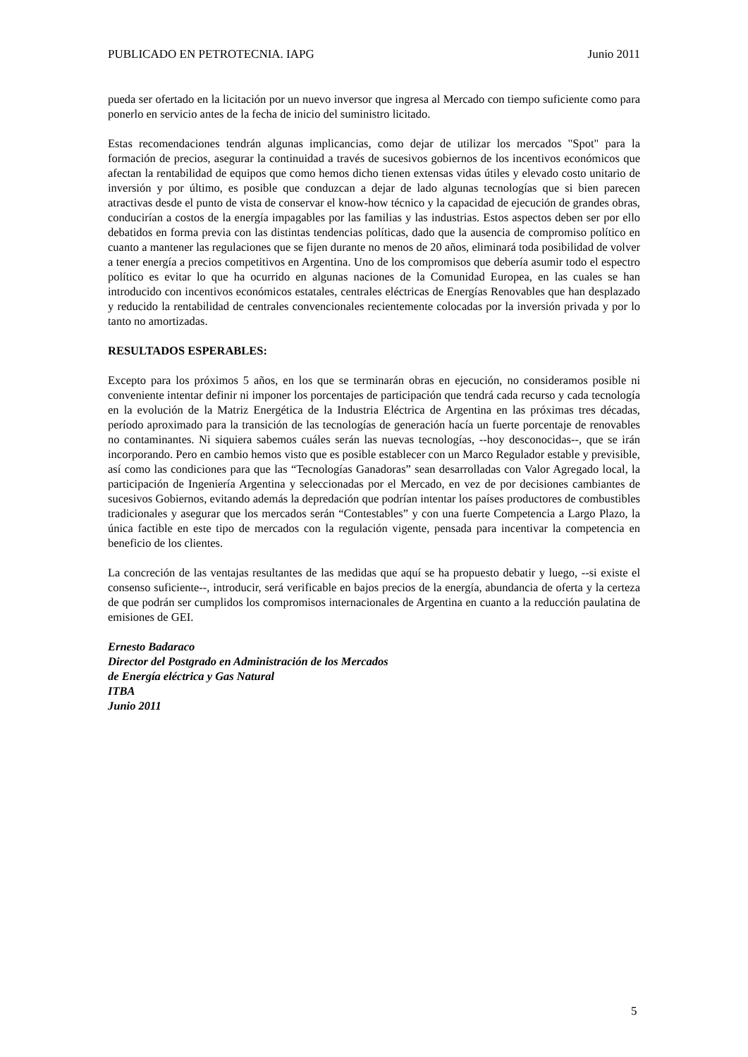PUBLICADO EN PETROTECNIA. IAPG Junio 2011
pueda ser ofertado en la licitación por un nuevo inversor que ingresa al Mercado con tiempo suficiente como para ponerlo en servicio antes de la fecha de inicio del suministro licitado.
Estas recomendaciones tendrán algunas implicancias, como dejar de utilizar los mercados "Spot" para la formación de precios, asegurar la continuidad a través de sucesivos gobiernos de los incentivos económicos que afectan la rentabilidad de equipos que como hemos dicho tienen extensas vidas útiles y elevado costo unitario de inversión y por último, es posible que conduzcan a dejar de lado algunas tecnologías que si bien parecen atractivas desde el punto de vista de conservar el know-how técnico y la capacidad de ejecución de grandes obras, conducirían a costos de la energía impagables por las familias y las industrias. Estos aspectos deben ser por ello debatidos en forma previa con las distintas tendencias políticas, dado que la ausencia de compromiso político en cuanto a mantener las regulaciones que se fijen durante no menos de 20 años, eliminará toda posibilidad de volver a tener energía a precios competitivos en Argentina. Uno de los compromisos que debería asumir todo el espectro político es evitar lo que ha ocurrido en algunas naciones de la Comunidad Europea, en las cuales se han introducido con incentivos económicos estatales, centrales eléctricas de Energías Renovables que han desplazado y reducido la rentabilidad de centrales convencionales recientemente colocadas por la inversión privada y por lo tanto no amortizadas.
RESULTADOS ESPERABLES:
Excepto para los próximos 5 años, en los que se terminarán obras en ejecución, no consideramos posible ni conveniente intentar definir ni imponer los porcentajes de participación que tendrá cada recurso y cada tecnología en la evolución de la Matriz Energética de la Industria Eléctrica de Argentina en las próximas tres décadas, período aproximado para la transición de las tecnologías de generación hacía un fuerte porcentaje de renovables no contaminantes. Ni siquiera sabemos cuáles serán las nuevas tecnologías, --hoy desconocidas--, que se irán incorporando. Pero en cambio hemos visto que es posible establecer con un Marco Regulador estable y previsible, así como las condiciones para que las “Tecnologías Ganadoras” sean desarrolladas con Valor Agregado local, la participación de Ingeniería Argentina y seleccionadas por el Mercado, en vez de por decisiones cambiantes de sucesivos Gobiernos, evitando además la depredación que podrían intentar los países productores de combustibles tradicionales y asegurar que los mercados serán “Contestables” y con una fuerte Competencia a Largo Plazo, la única factible en este tipo de mercados con la regulación vigente, pensada para incentivar la competencia en beneficio de los clientes.
La concreción de las ventajas resultantes de las medidas que aquí se ha propuesto debatir y luego, --si existe el consenso suficiente--, introducir, será verificable en bajos precios de la energía, abundancia de oferta y la certeza de que podrán ser cumplidos los compromisos internacionales de Argentina en cuanto a la reducción paulatina de emisiones de GEI.
Ernesto Badaraco
Director del Postgrado en Administración de los Mercados
de Energía eléctrica y Gas Natural
ITBA
Junio 2011
5